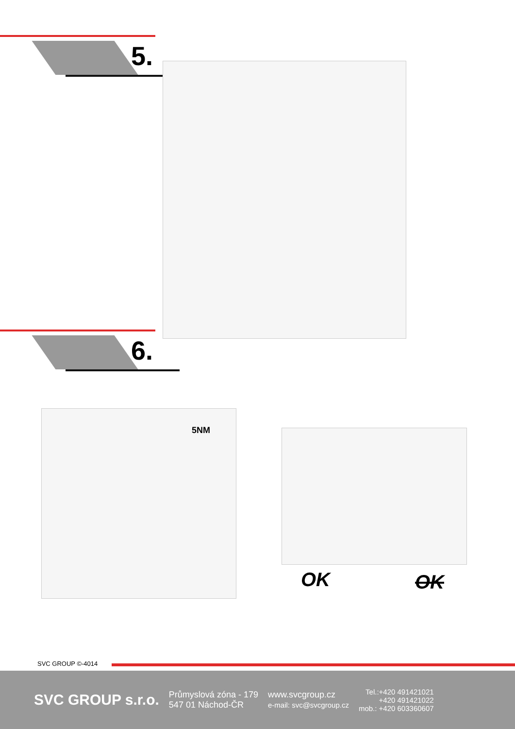5.
6.
5NM
OK OK
SVC GROUP ©-4014
SVC GROUP s.r.o.
Průmyslová zóna - 179
547 01 Náchod-ČR
www.svcgroup.cz
e-mail: svc@svcgroup.cz
Tel.:+420 491421021
+420 491421022
mob.: +420 603360607